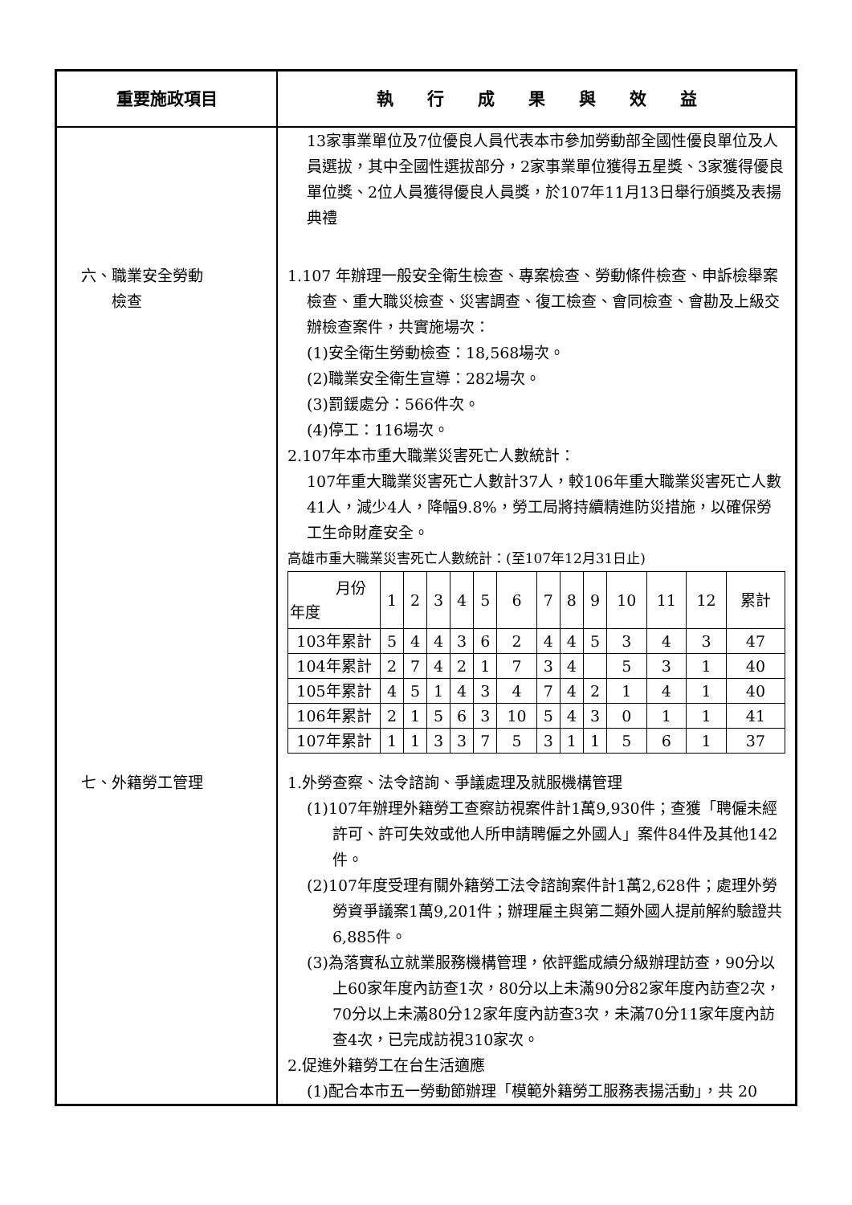| 重要施政項目 | 執 行 成 果 與 效 益 |
| --- | --- |
| | 13家事業單位及7位優良人員代表本市參加勞動部全國性優良單位及人員選拔，其中全國性選拔部分，2家事業單位獲得五星獎、3家獲得優良單位獎、2位人員獲得優良人員獎，於107年11月13日舉行頒獎及表揚典禮 |
| 六、職業安全勞動 檢查 | 1.107 年辦理一般安全衛生檢查、專案檢查、勞動條件檢查、申訴檢舉案檢查、重大職災檢查、災害調查、復工檢查、會同檢查、會勘及上級交辦檢查案件，共實施場次： (1)安全衛生勞動檢查：18,568場次。 (2)職業安全衛生宣導：282場次。 (3)罰鍰處分：566件次。 (4)停工：116場次。 2.107年本市重大職業災害死亡人數統計： 107年重大職業災害死亡人數計37人，較106年重大職業災害死亡人數41人，減少4人，降幅9.8%，勞工局將持續精進防災措施，以確保勞工生命財產安全。 高雄市重大職業災害死亡人數統計：(至107年12月31日止) / 月份 年度 / 1 / 2 / 3 / 4 / 5 / 6 / 7 / 8 / 9 / 10 / 11 / 12 / 累計 / / 103年累計 / 5 / 4 / 4 / 3 / 6 / 2 / 4 / 4 / 5 / 3 / 4 / 3 / 47 / / 104年累計 / 2 / 7 / 4 / 2 / 1 / 7 / 3 / 4 / / 5 / 3 / 1 / 40 / / 105年累計 / 4 / 5 / 1 / 4 / 3 / 4 / 7 / 4 / 2 / 1 / 4 / 1 / 40 / / 106年累計 / 2 / 1 / 5 / 6 / 3 / 10 / 5 / 4 / 3 / 0 / 1 / 1 / 41 / / 107年累計 / 1 / 1 / 3 / 3 / 7 / 5 / 3 / 1 / 1 / 5 / 6 / 1 / 37 / |
| 七、外籍勞工管理 | 1.外勞查察、法令諮詢、爭議處理及就服機構管理 (1)107年辦理外籍勞工查察訪視案件計1萬9,930件；查獲「聘僱未經許可、許可失效或他人所申請聘僱之外國人」案件84件及其他142件。 (2)107年度受理有關外籍勞工法令諮詢案件計1萬2,628件；處理外勞勞資爭議案1萬9,201件；辦理雇主與第二類外國人提前解約驗證共6,885件。 (3)為落實私立就業服務機構管理，依評鑑成績分級辦理訪查，90分以上60家年度內訪查1次，80分以上未滿90分82家年度內訪查2次，70分以上未滿80分12家年度內訪查3次，未滿70分11家年度內訪查4次，已完成訪視310家次。 2.促進外籍勞工在台生活適應 (1)配合本市五一勞動節辦理「模範外籍勞工服務表揚活動」，共 20 |